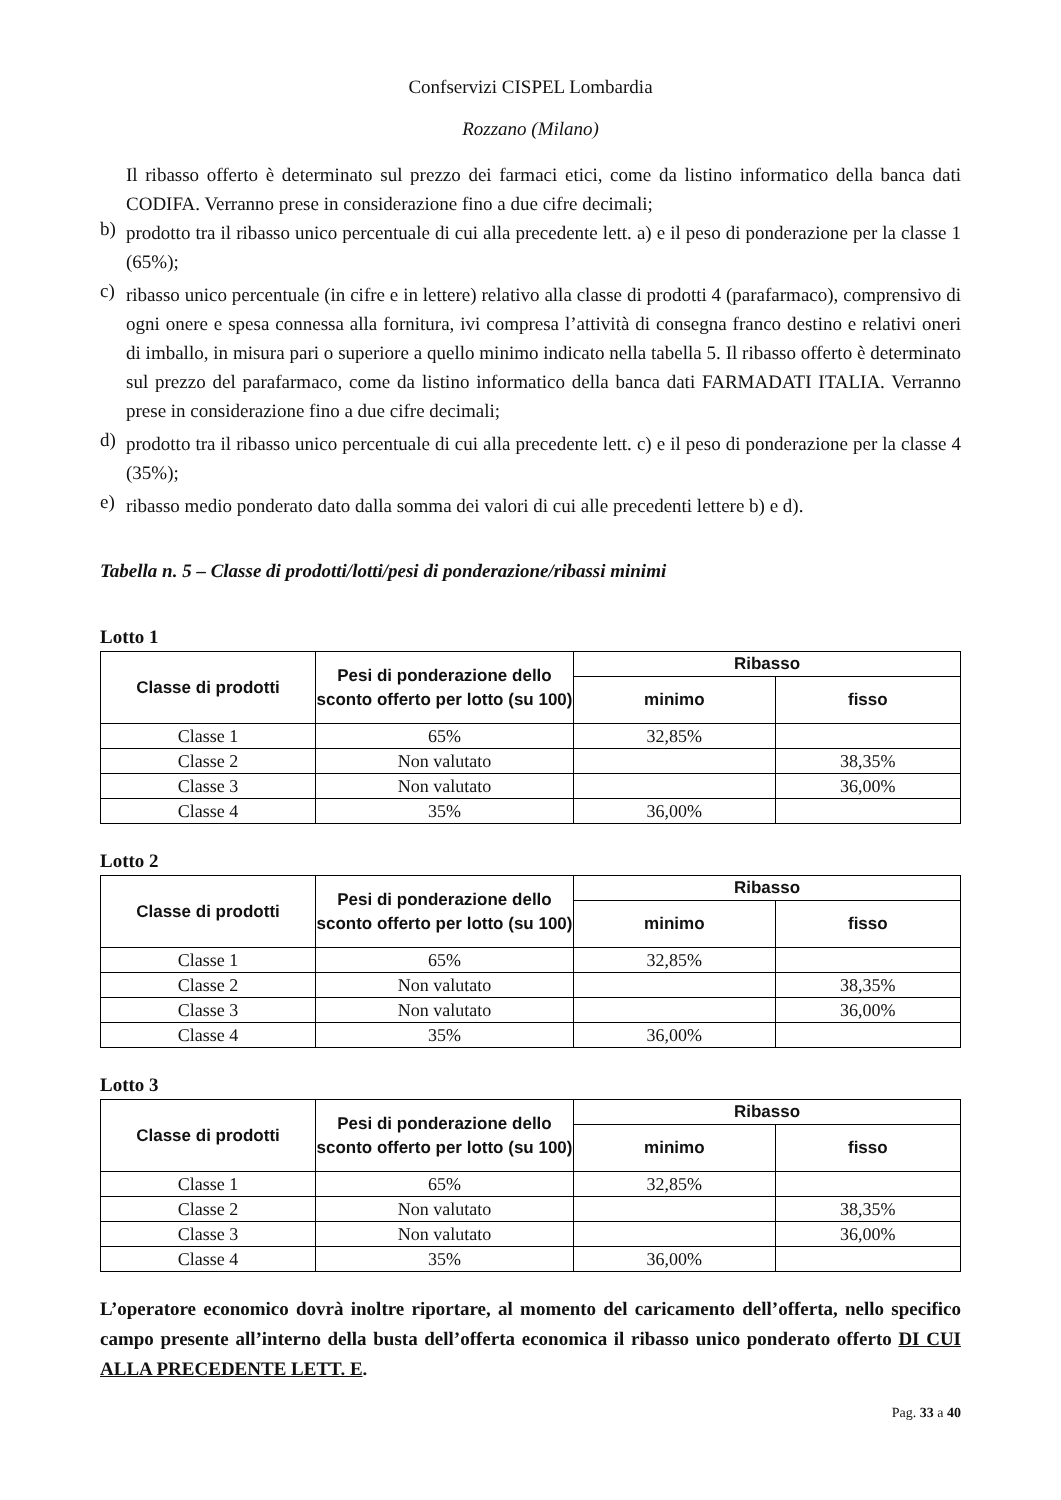Confservizi CISPEL Lombardia
Rozzano (Milano)
Il ribasso offerto è determinato sul prezzo dei farmaci etici, come da listino informatico della banca dati CODIFA. Verranno prese in considerazione fino a due cifre decimali;
b)
prodotto tra il ribasso unico percentuale di cui alla precedente lett. a) e il peso di ponderazione per la classe 1 (65%);
c)
ribasso unico percentuale (in cifre e in lettere) relativo alla classe di prodotti 4 (parafarmaco), comprensivo di ogni onere e spesa connessa alla fornitura, ivi compresa l’attività di consegna franco destino e relativi oneri di imballo, in misura pari o superiore a quello minimo indicato nella tabella 5. Il ribasso offerto è determinato sul prezzo del parafarmaco, come da listino informatico della banca dati FARMADATI ITALIA. Verranno prese in considerazione fino a due cifre decimali;
d)
prodotto tra il ribasso unico percentuale di cui alla precedente lett. c) e il peso di ponderazione per la classe 4 (35%);
e)
ribasso medio ponderato dato dalla somma dei valori di cui alle precedenti lettere b) e d).
Tabella n. 5 – Classe di prodotti/lotti/pesi di ponderazione/ribassi minimi
Lotto 1
| Classe di prodotti | Pesi di ponderazione dello sconto offerto per lotto (su 100) | Ribasso | |
| --- | --- | --- | --- |
| | | minimo | fisso |
| Classe 1 | 65% | 32,85% | |
| Classe 2 | Non valutato | | 38,35% |
| Classe 3 | Non valutato | | 36,00% |
| Classe 4 | 35% | 36,00% | |
Lotto 2
| Classe di prodotti | Pesi di ponderazione dello sconto offerto per lotto (su 100) | Ribasso | |
| --- | --- | --- | --- |
| | | minimo | fisso |
| Classe 1 | 65% | 32,85% | |
| Classe 2 | Non valutato | | 38,35% |
| Classe 3 | Non valutato | | 36,00% |
| Classe 4 | 35% | 36,00% | |
Lotto 3
| Classe di prodotti | Pesi di ponderazione dello sconto offerto per lotto (su 100) | Ribasso | |
| --- | --- | --- | --- |
| | | minimo | fisso |
| Classe 1 | 65% | 32,85% | |
| Classe 2 | Non valutato | | 38,35% |
| Classe 3 | Non valutato | | 36,00% |
| Classe 4 | 35% | 36,00% | |
L’operatore economico dovrà inoltre riportare, al momento del caricamento dell’offerta, nello specifico campo presente all’interno della busta dell’offerta economica il ribasso unico ponderato offerto DI CUI ALLA PRECEDENTE LETT. E.
Pag. 33 a 40